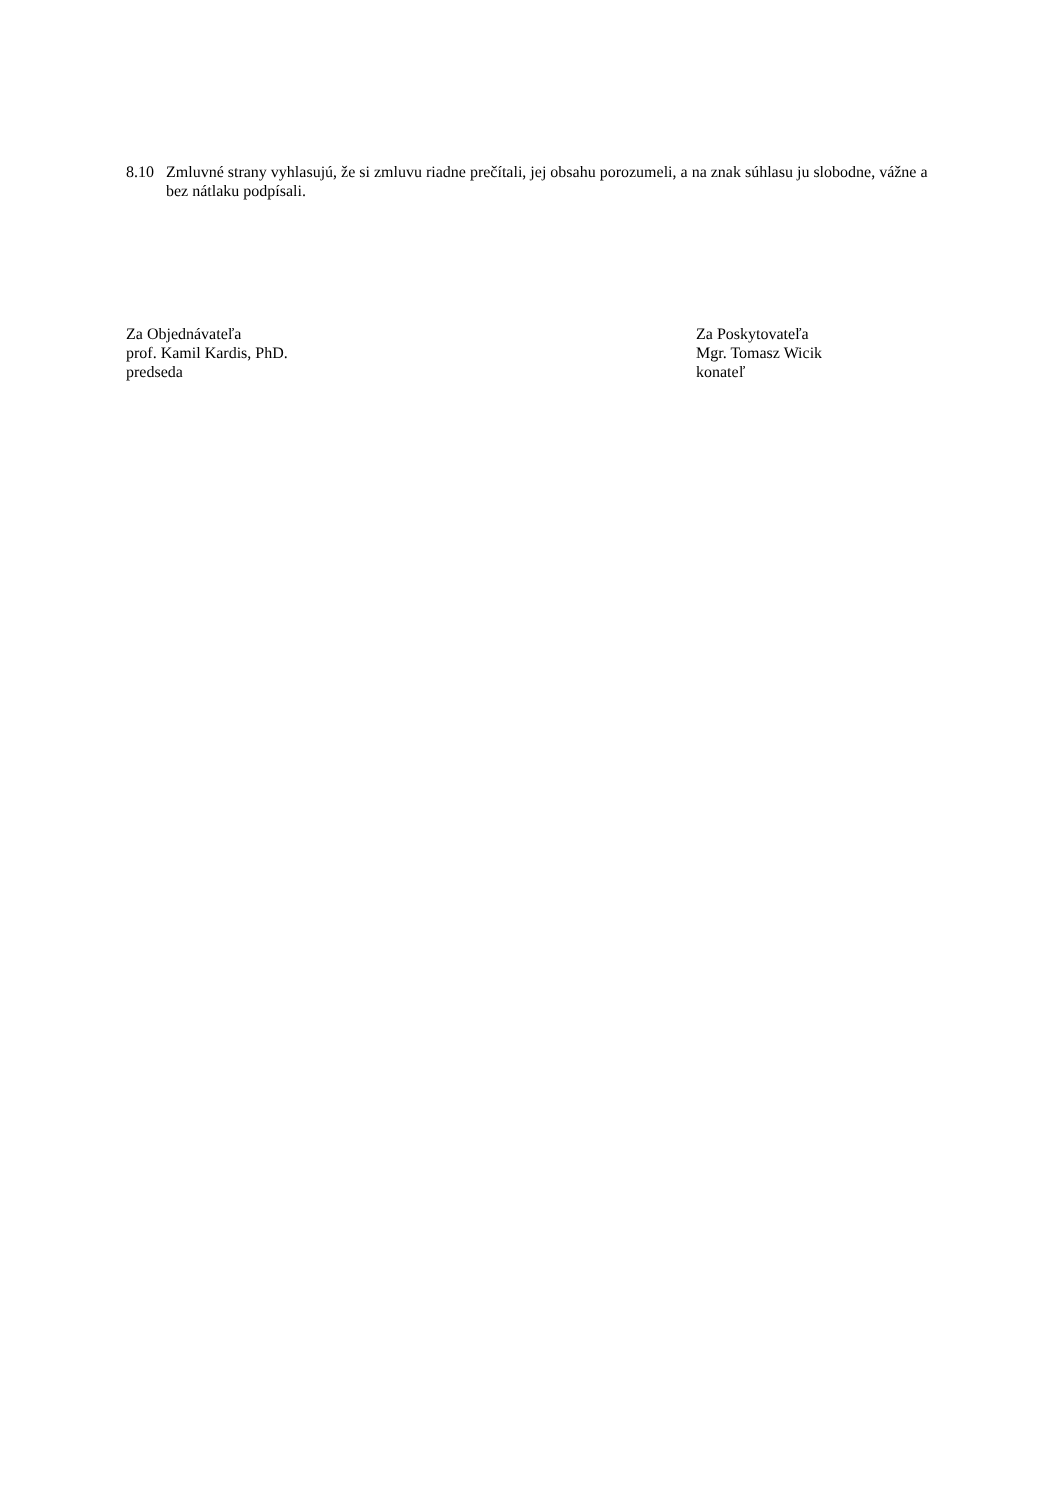8.10 Zmluvné strany vyhlasujú, že si zmluvu riadne prečítali, jej obsahu porozumeli, a na znak súhlasu ju slobodne, vážne a bez nátlaku podpísali.
Za Objednávateľa
prof. Kamil Kardis, PhD.
predseda
Za Poskytovateľa
Mgr. Tomasz Wicik
konateľ